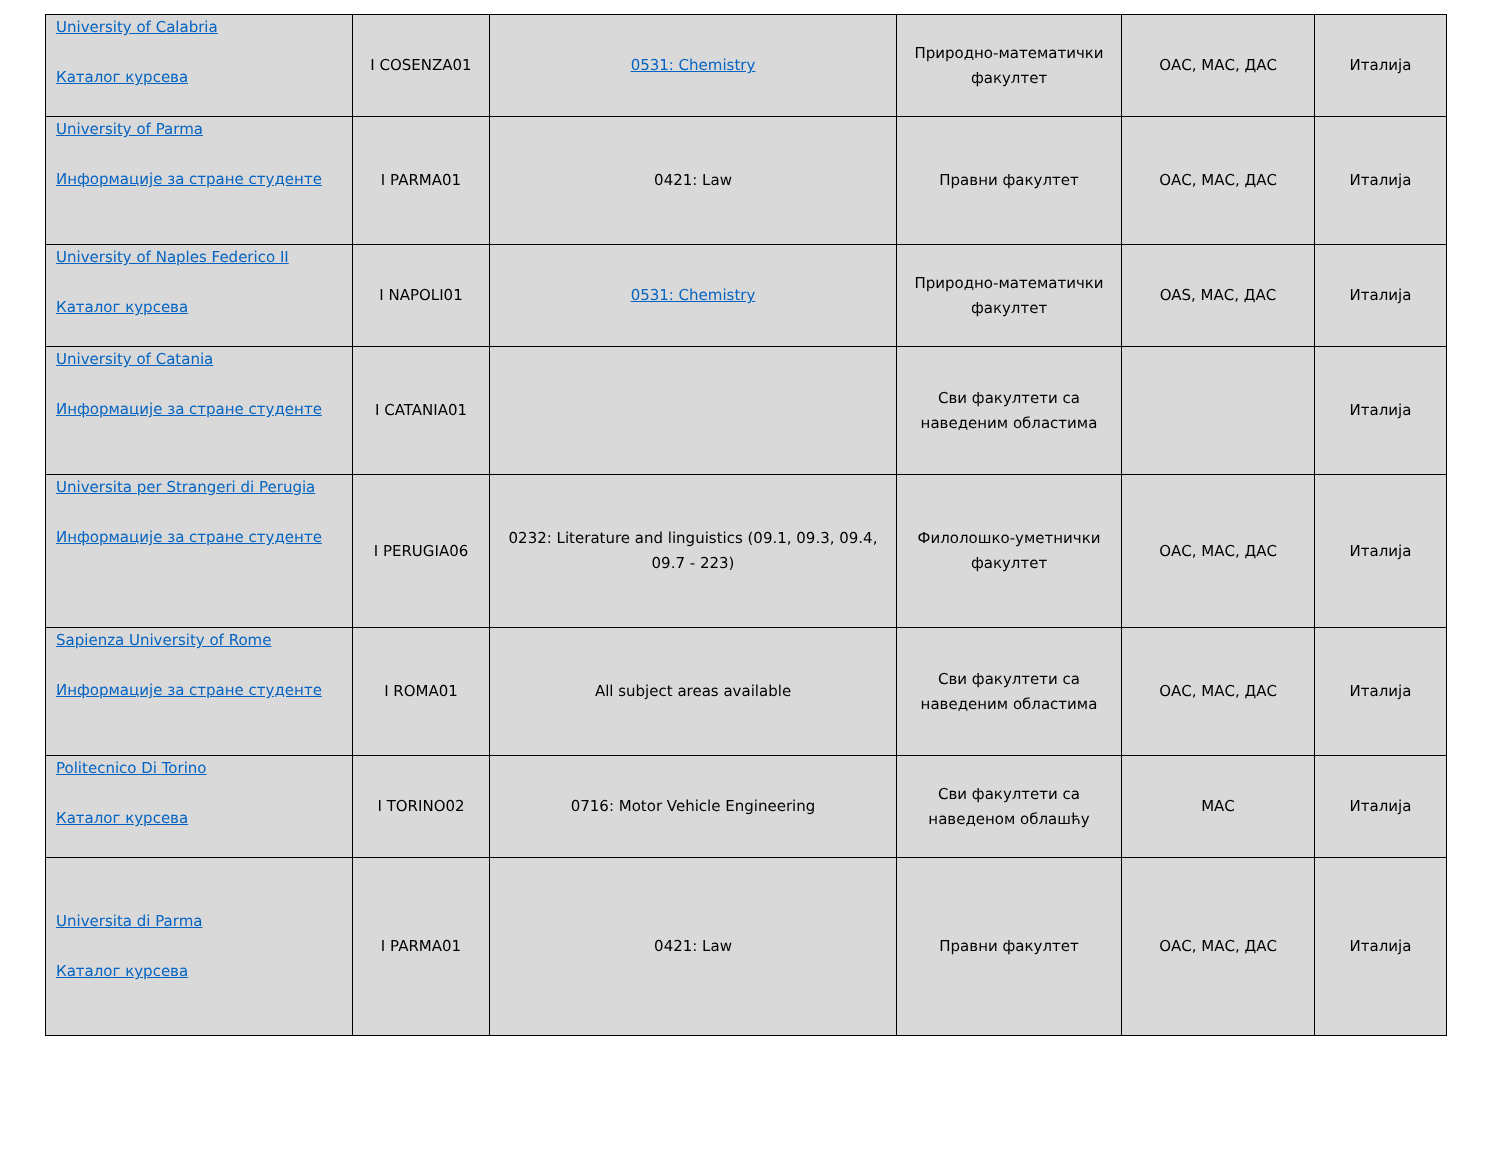| University of Calabria Каталог курсева | I COSENZA01 | 0531: Chemistry | Природно-математички факултет | ОАС, МАС, ДАС | Италија |
| University of Parma Информације за стране студенте | I PARMA01 | 0421: Law | Правни факултет | ОАС, МАС, ДАС | Италија |
| University of Naples Federico II Каталог курсева | I NAPOLI01 | 0531: Chemistry | Природно-математички факултет | OAS, МАС, ДАС | Италија |
| University of Catania Информације за стране студенте | I CATANIA01 | | Сви факултети са наведеним областима | | Италија |
| Universita per Strangeri di Perugia Информације за стране студенте | I PERUGIA06 | 0232: Literature and linguistics (09.1, 09.3, 09.4, 09.7 - 223) | Филолошко-уметнички факултет | ОАС, МАС, ДАС | Италија |
| Sapienza University of Rome Информације за стране студенте | I ROMA01 | All subject areas available | Сви факултети са наведеним областима | ОАС, МАС, ДАС | Италија |
| Politecnico Di Torino Каталог курсева | I TORINO02 | 0716: Motor Vehicle Engineering | Сви факултети са наведеном облашћу | МАС | Италија |
| Universita di Parma Каталог курсева | I PARMA01 | 0421: Law | Правни факултет | ОАС, МАС, ДАС | Италија |